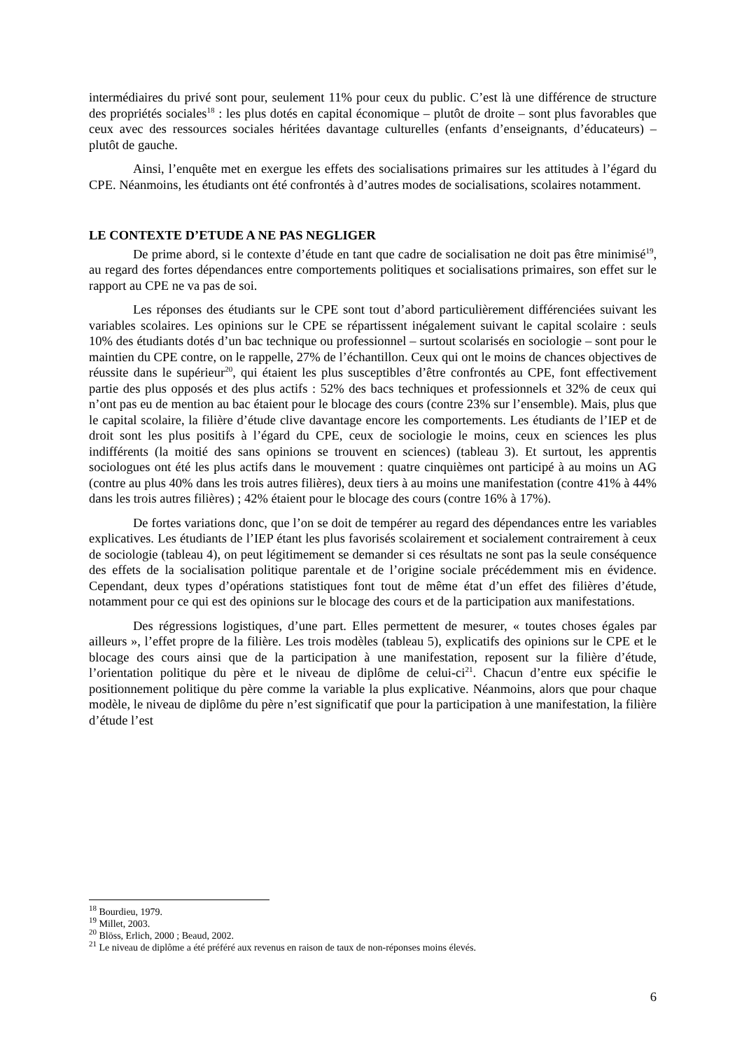intermédiaires du privé sont pour, seulement 11% pour ceux du public. C’est là une différence de structure des propriétés sociales<sup>18</sup> : les plus dotés en capital économique – plutôt de droite – sont plus favorables que ceux avec des ressources sociales héritées davantage culturelles (enfants d’enseignants, d’éducateurs) – plutôt de gauche.
Ainsi, l’enquête met en exergue les effets des socialisations primaires sur les attitudes à l’égard du CPE. Néanmoins, les étudiants ont été confrontés à d’autres modes de socialisations, scolaires notamment.
LE CONTEXTE D’ETUDE A NE PAS NEGLIGER
De prime abord, si le contexte d’étude en tant que cadre de socialisation ne doit pas être minimisé<sup>19</sup>, au regard des fortes dépendances entre comportements politiques et socialisations primaires, son effet sur le rapport au CPE ne va pas de soi.
Les réponses des étudiants sur le CPE sont tout d’abord particulièrement différenciées suivant les variables scolaires. Les opinions sur le CPE se répartissent inégalement suivant le capital scolaire : seuls 10% des étudiants dotés d’un bac technique ou professionnel – surtout scolarisés en sociologie – sont pour le maintien du CPE contre, on le rappelle, 27% de l’échantillon. Ceux qui ont le moins de chances objectives de réussite dans le supérieur<sup>20</sup>, qui étaient les plus susceptibles d’être confrontés au CPE, font effectivement partie des plus opposés et des plus actifs : 52% des bacs techniques et professionnels et 32% de ceux qui n’ont pas eu de mention au bac étaient pour le blocage des cours (contre 23% sur l’ensemble). Mais, plus que le capital scolaire, la filière d’étude clive davantage encore les comportements. Les étudiants de l’IEP et de droit sont les plus positifs à l’égard du CPE, ceux de sociologie le moins, ceux en sciences les plus indifférents (la moitié des sans opinions se trouvent en sciences) (tableau 3). Et surtout, les apprentis sociologues ont été les plus actifs dans le mouvement : quatre cinquièmes ont participé à au moins un AG (contre au plus 40% dans les trois autres filières), deux tiers à au moins une manifestation (contre 41% à 44% dans les trois autres filières) ; 42% étaient pour le blocage des cours (contre 16% à 17%).
De fortes variations donc, que l’on se doit de tempérer au regard des dépendances entre les variables explicatives. Les étudiants de l’IEP étant les plus favorisés scolairement et socialement contrairement à ceux de sociologie (tableau 4), on peut légitimement se demander si ces résultats ne sont pas la seule conséquence des effets de la socialisation politique parentale et de l’origine sociale précédemment mis en évidence. Cependant, deux types d’opérations statistiques font tout de même état d’un effet des filières d’étude, notamment pour ce qui est des opinions sur le blocage des cours et de la participation aux manifestations.
Des régressions logistiques, d’une part. Elles permettent de mesurer, « toutes choses égales par ailleurs », l’effet propre de la filière. Les trois modèles (tableau 5), explicatifs des opinions sur le CPE et le blocage des cours ainsi que de la participation à une manifestation, reposent sur la filière d’étude, l’orientation politique du père et le niveau de diplôme de celui-ci<sup>21</sup>. Chacun d’entre eux spécifie le positionnement politique du père comme la variable la plus explicative. Néanmoins, alors que pour chaque modèle, le niveau de diplôme du père n’est significatif que pour la participation à une manifestation, la filière d’étude l’est
<sup>18</sup> Bourdieu, 1979.
<sup>19</sup> Millet, 2003.
<sup>20</sup> Blöss, Erlich, 2000 ; Beaud, 2002.
<sup>21</sup> Le niveau de diplôme a été préféré aux revenus en raison de taux de non-réponses moins élevés.
6